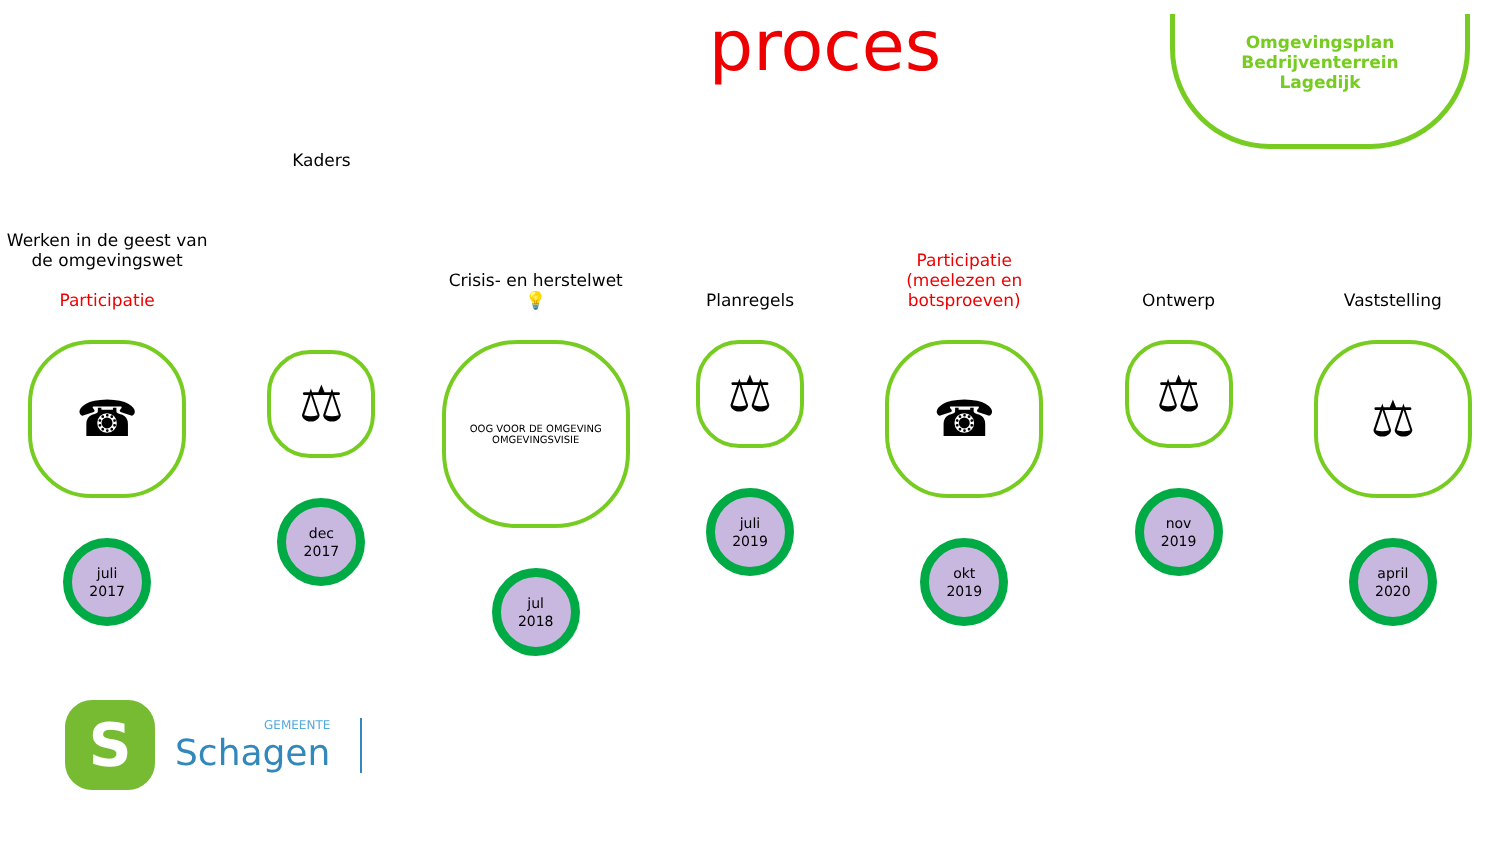proces
Omgevingsplan
Bedrijventerrein
Lagedijk
Werken in de geest van de omgevingswet
Participatie
☎
juli
2017
Kaders
⚖
dec
2017
Crisis- en herstelwet
💡
OOG VOOR DE OMGEVING
OMGEVINGSVISIE
jul
2018
Planregels
⚖
juli
2019
Participatie
(meelezen en
botsproeven)
☎
okt
2019
Ontwerp
⚖
nov
2019
Vaststelling
⚖
april
2020
S
GEMEENTE
Schagen